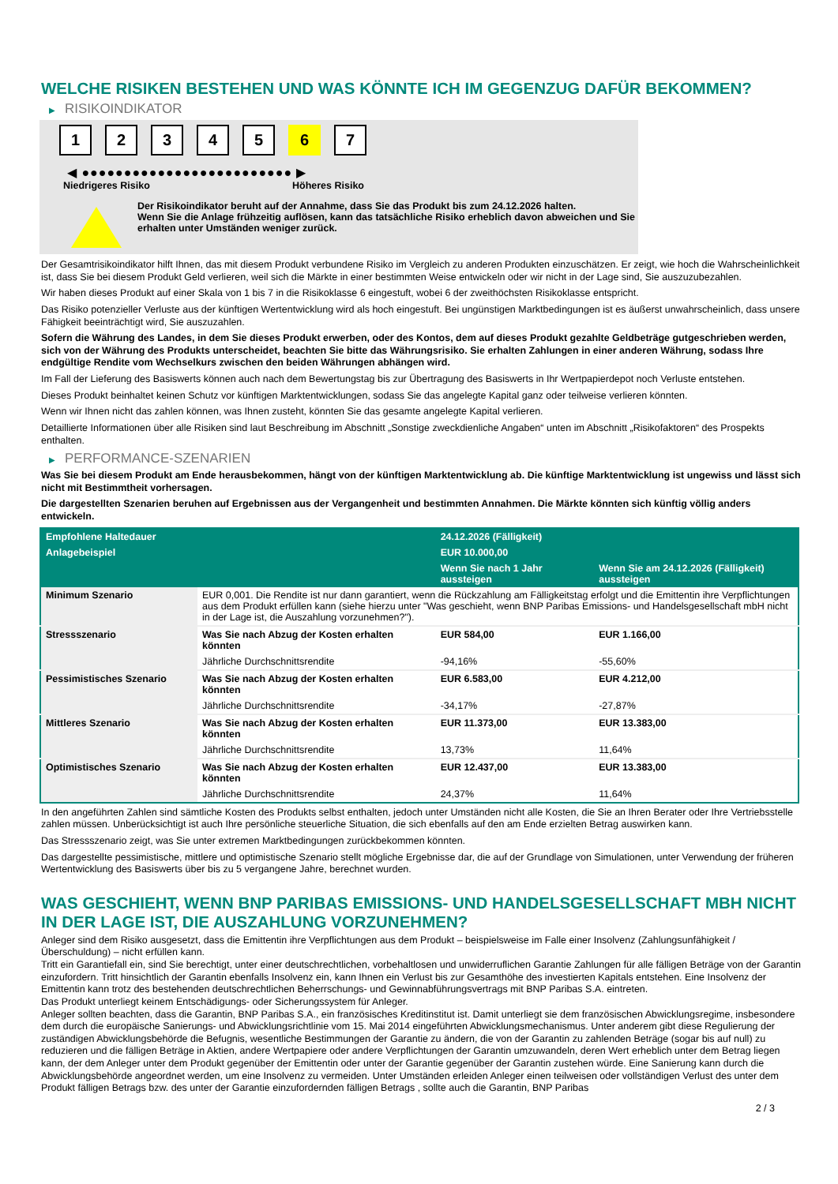WELCHE RISIKEN BESTEHEN UND WAS KÖNNTE ICH IM GEGENZUG DAFÜR BEKOMMEN?
▶ RISIKOINDIKATOR
1 2 3 4 5 6 7
◀ ●●●●●●●●●●●●●●●●●●●●●●●●● ▶
Niedrigeres Risiko Höheres Risiko
Der Risikoindikator beruht auf der Annahme, dass Sie das Produkt bis zum 24.12.2026 halten.
Wenn Sie die Anlage frühzeitig auflösen, kann das tatsächliche Risiko erheblich davon abweichen und Sie erhalten unter Umständen weniger zurück.
Der Gesamtrisikoindikator hilft Ihnen, das mit diesem Produkt verbundene Risiko im Vergleich zu anderen Produkten einzuschätzen. Er zeigt, wie hoch die Wahrscheinlichkeit ist, dass Sie bei diesem Produkt Geld verlieren, weil sich die Märkte in einer bestimmten Weise entwickeln oder wir nicht in der Lage sind, Sie auszuzubezahlen.
Wir haben dieses Produkt auf einer Skala von 1 bis 7 in die Risikoklasse 6 eingestuft, wobei 6 der zweithöchsten Risikoklasse entspricht.
Das Risiko potenzieller Verluste aus der künftigen Wertentwicklung wird als hoch eingestuft. Bei ungünstigen Marktbedingungen ist es äußerst unwahrscheinlich, dass unsere Fähigkeit beeinträchtigt wird, Sie auszuzahlen.
Sofern die Währung des Landes, in dem Sie dieses Produkt erwerben, oder des Kontos, dem auf dieses Produkt gezahlte Geldbeträge gutgeschrieben werden, sich von der Währung des Produkts unterscheidet, beachten Sie bitte das Währungsrisiko. Sie erhalten Zahlungen in einer anderen Währung, sodass Ihre endgültige Rendite vom Wechselkurs zwischen den beiden Währungen abhängen wird.
Im Fall der Lieferung des Basiswerts können auch nach dem Bewertungstag bis zur Übertragung des Basiswerts in Ihr Wertpapierdepot noch Verluste entstehen.
Dieses Produkt beinhaltet keinen Schutz vor künftigen Marktentwicklungen, sodass Sie das angelegte Kapital ganz oder teilweise verlieren könnten.
Wenn wir Ihnen nicht das zahlen können, was Ihnen zusteht, könnten Sie das gesamte angelegte Kapital verlieren.
Detaillierte Informationen über alle Risiken sind laut Beschreibung im Abschnitt „Sonstige zweckdienliche Angaben“ unten im Abschnitt „Risikofaktoren“ des Prospekts enthalten.
▶ PERFORMANCE-SZENARIEN
Was Sie bei diesem Produkt am Ende herausbekommen, hängt von der künftigen Marktentwicklung ab. Die künftige Marktentwicklung ist ungewiss und lässt sich nicht mit Bestimmtheit vorhersagen.
Die dargestellten Szenarien beruhen auf Ergebnissen aus der Vergangenheit und bestimmten Annahmen. Die Märkte könnten sich künftig völlig anders entwickeln.
| Empfohlene Haltedauer | | 24.12.2026 (Fälligkeit) | |
| --- | --- | --- | --- |
| Anlagebeispiel | | EUR 10.000,00 | |
| | | Wenn Sie nach 1 Jahr aussteigen | Wenn Sie am 24.12.2026 (Fälligkeit) aussteigen |
| Minimum Szenario | EUR 0,001. Die Rendite ist nur dann garantiert, wenn die Rückzahlung am Fälligkeitstag erfolgt und die Emittentin ihre Verpflichtungen aus dem Produkt erfüllen kann (siehe hierzu unter "Was geschieht, wenn BNP Paribas Emissions- und Handelsgesellschaft mbH nicht in der Lage ist, die Auszahlung vorzunehmen?"). | | |
| Stressszenario | Was Sie nach Abzug der Kosten erhalten könnten | EUR 584,00 | EUR 1.166,00 |
| | Jährliche Durchschnittsrendite | -94,16% | -55,60% |
| Pessimistisches Szenario | Was Sie nach Abzug der Kosten erhalten könnten | EUR 6.583,00 | EUR 4.212,00 |
| | Jährliche Durchschnittsrendite | -34,17% | -27,87% |
| Mittleres Szenario | Was Sie nach Abzug der Kosten erhalten könnten | EUR 11.373,00 | EUR 13.383,00 |
| | Jährliche Durchschnittsrendite | 13,73% | 11,64% |
| Optimistisches Szenario | Was Sie nach Abzug der Kosten erhalten könnten | EUR 12.437,00 | EUR 13.383,00 |
| | Jährliche Durchschnittsrendite | 24,37% | 11,64% |
In den angeführten Zahlen sind sämtliche Kosten des Produkts selbst enthalten, jedoch unter Umständen nicht alle Kosten, die Sie an Ihren Berater oder Ihre Vertriebsstelle zahlen müssen. Unberücksichtigt ist auch Ihre persönliche steuerliche Situation, die sich ebenfalls auf den am Ende erzielten Betrag auswirken kann.
Das Stressszenario zeigt, was Sie unter extremen Marktbedingungen zurückbekommen könnten.
Das dargestellte pessimistische, mittlere und optimistische Szenario stellt mögliche Ergebnisse dar, die auf der Grundlage von Simulationen, unter Verwendung der früheren Wertentwicklung des Basiswerts über bis zu 5 vergangene Jahre, berechnet wurden.
WAS GESCHIEHT, WENN BNP PARIBAS EMISSIONS- UND HANDELSGESELLSCHAFT MBH NICHT IN DER LAGE IST, DIE AUSZAHLUNG VORZUNEHMEN?
Anleger sind dem Risiko ausgesetzt, dass die Emittentin ihre Verpflichtungen aus dem Produkt – beispielsweise im Falle einer Insolvenz (Zahlungsunfähigkeit / Überschuldung) – nicht erfüllen kann.
Tritt ein Garantiefall ein, sind Sie berechtigt, unter einer deutschrechtlichen, vorbehaltlosen und unwiderruflichen Garantie Zahlungen für alle fälligen Beträge von der Garantin einzufordern. Tritt hinsichtlich der Garantin ebenfalls Insolvenz ein, kann Ihnen ein Verlust bis zur Gesamthöhe des investierten Kapitals entstehen. Eine Insolvenz der Emittentin kann trotz des bestehenden deutschrechtlichen Beherrschungs- und Gewinnabführungsvertrags mit BNP Paribas S.A. eintreten.
Das Produkt unterliegt keinem Entschädigungs- oder Sicherungssystem für Anleger.
Anleger sollten beachten, dass die Garantin, BNP Paribas S.A., ein französisches Kreditinstitut ist. Damit unterliegt sie dem französischen Abwicklungsregime, insbesondere dem durch die europäische Sanierungs- und Abwicklungsrichtlinie vom 15. Mai 2014 eingeführten Abwicklungsmechanismus. Unter anderem gibt diese Regulierung der zuständigen Abwicklungsbehörde die Befugnis, wesentliche Bestimmungen der Garantie zu ändern, die von der Garantin zu zahlenden Beträge (sogar bis auf null) zu reduzieren und die fälligen Beträge in Aktien, andere Wertpapiere oder andere Verpflichtungen der Garantin umzuwandeln, deren Wert erheblich unter dem Betrag liegen kann, der dem Anleger unter dem Produkt gegenüber der Emittentin oder unter der Garantie gegenüber der Garantin zustehen würde. Eine Sanierung kann durch die Abwicklungsbehörde angeordnet werden, um eine Insolvenz zu vermeiden. Unter Umständen erleiden Anleger einen teilweisen oder vollständigen Verlust des unter dem Produkt fälligen Betrags bzw. des unter der Garantie einzufordernden fälligen Betrags , sollte auch die Garantin, BNP Paribas
2 / 3